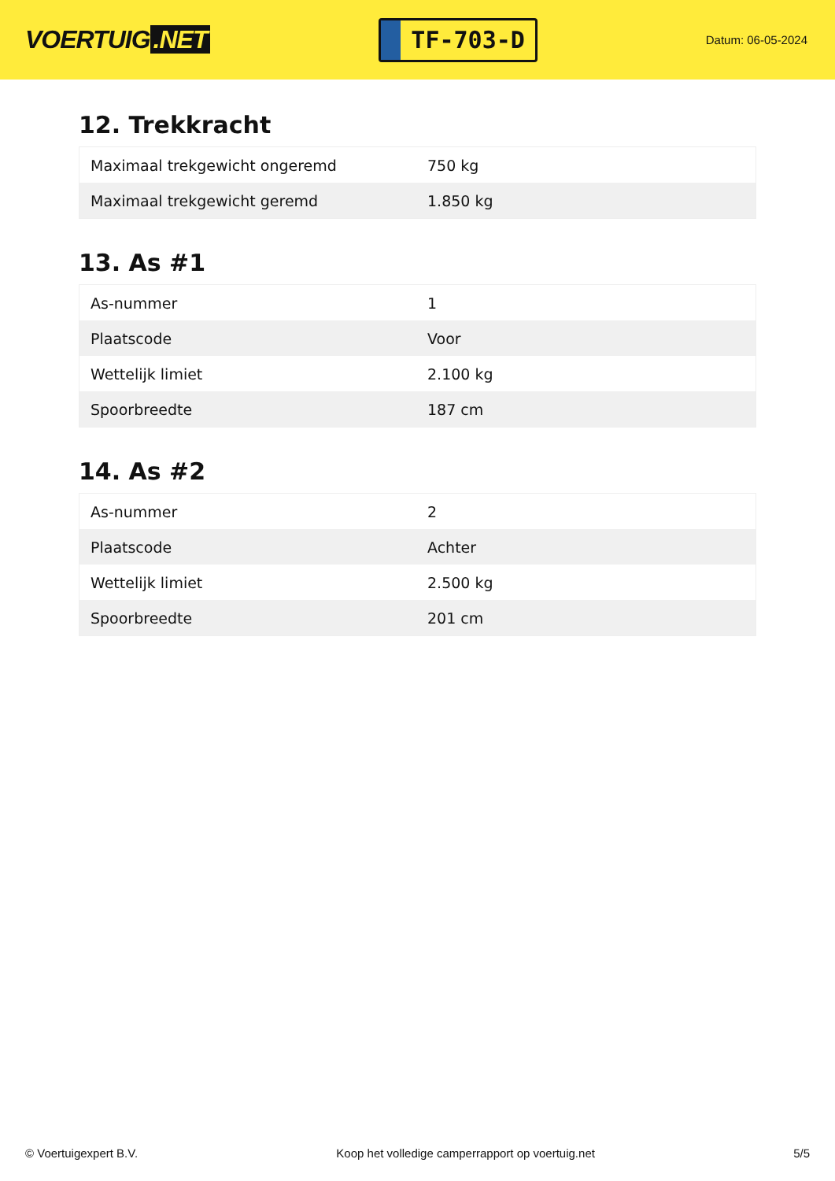VOERTUIG.NET
TF-703-D
Datum: 06-05-2024
12. Trekkracht
| Maximaal trekgewicht ongeremd | 750 kg |
| Maximaal trekgewicht geremd | 1.850 kg |
13. As #1
| As-nummer | 1 |
| Plaatscode | Voor |
| Wettelijk limiet | 2.100 kg |
| Spoorbreedte | 187 cm |
14. As #2
| As-nummer | 2 |
| Plaatscode | Achter |
| Wettelijk limiet | 2.500 kg |
| Spoorbreedte | 201 cm |
© Voertuigexpert B.V. Koop het volledige camperrapport op voertuig.net 5/5